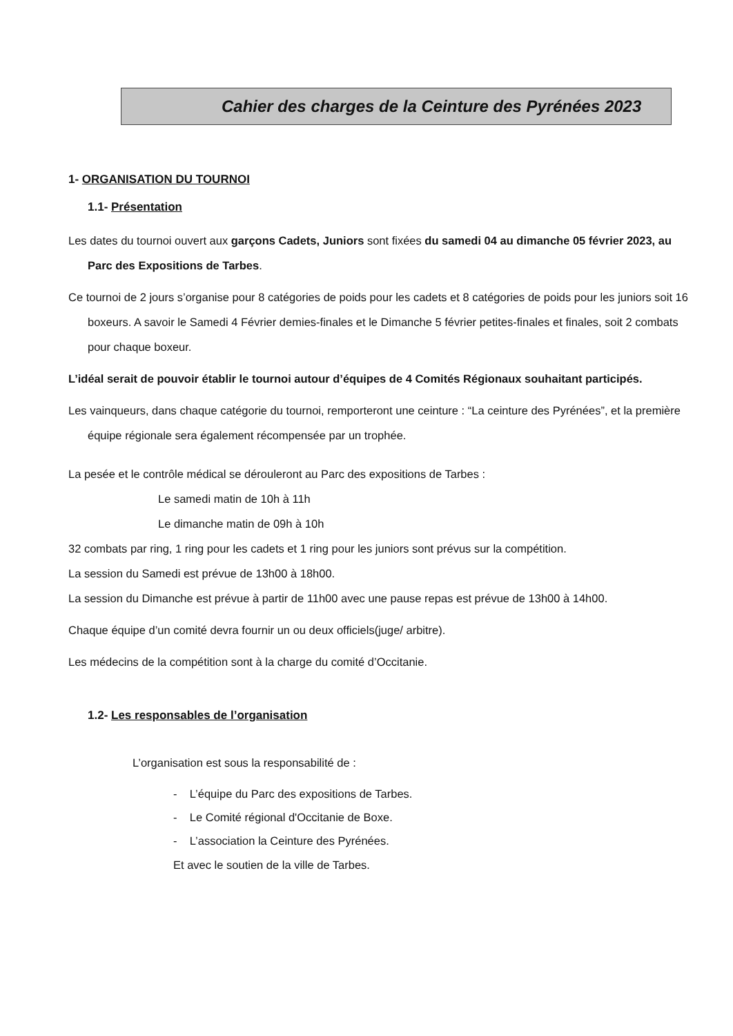Cahier des charges de la Ceinture des Pyrénées 2023
1- ORGANISATION DU TOURNOI
1.1- Présentation
Les dates du tournoi ouvert aux garçons Cadets, Juniors sont fixées du samedi 04 au dimanche 05 février 2023, au Parc des Expositions de Tarbes.
Ce tournoi de 2 jours s’organise pour 8 catégories de poids pour les cadets et 8 catégories de poids pour les juniors soit 16 boxeurs. A savoir le Samedi 4 Février demies-finales et le Dimanche 5 février petites-finales et finales, soit 2 combats pour chaque boxeur.
L’idéal serait de pouvoir établir le tournoi autour d’équipes de 4 Comités Régionaux souhaitant participés.
Les vainqueurs, dans chaque catégorie du tournoi, remporteront une ceinture : “La ceinture des Pyrénées”, et la première équipe régionale sera également récompensée par un trophée.
La pesée et le contrôle médical se dérouleront au Parc des expositions de Tarbes :
Le samedi matin de 10h à 11h
Le dimanche matin de 09h à 10h
32 combats par ring, 1 ring pour les cadets et 1 ring pour les juniors sont prévus sur la compétition.
La session du Samedi est prévue de 13h00 à 18h00.
La session du Dimanche est prévue à partir de 11h00 avec une pause repas est prévue de 13h00 à 14h00.
Chaque équipe d’un comité devra fournir un ou deux officiels(juge/ arbitre).
Les médecins de la compétition sont à la charge du comité d’Occitanie.
1.2- Les responsables de l’organisation
L’organisation est sous la responsabilité de :
- L’équipe du Parc des expositions de Tarbes.
- Le Comité régional d'Occitanie de Boxe.
- L’association la Ceinture des Pyrénées.
Et avec le soutien de la ville de Tarbes.